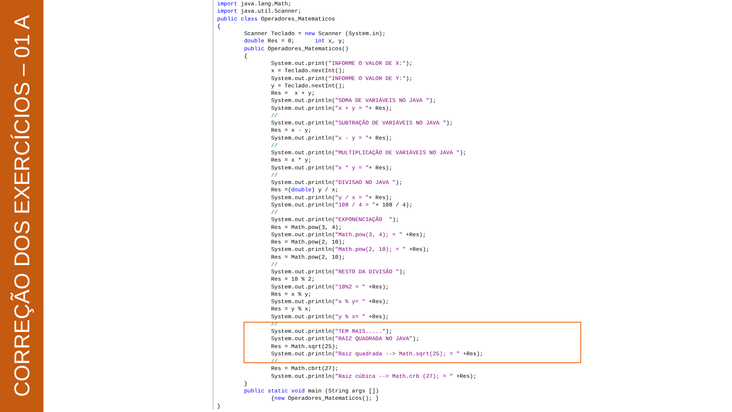CORREÇÃO DOS EXERCÍCIOS – 01 A
import java.lang.Math; import java.util.Scanner; public class Operadores_Matematicos { Scanner Teclado = new Scanner (System.in); double Res = 0; int x, y; public Operadores_Matematicos() { System.out.print("INFORME O VALOR DE X:"); x = Teclado.nextInt(); System.out.print("INFORME O VALOR DE Y:"); y = Teclado.nextInt(); Res = x + y; System.out.println("SOMA DE VARIÁVEIS NO JAVA "); System.out.println("x + y = "+ Res); // System.out.println("SUBTRAÇÃO DE VARIÁVEIS NO JAVA "); Res = x - y; System.out.println("x - y = "+ Res); // System.out.println("MULTIPLICAÇÃO DE VARIÁVEIS NO JAVA "); Res = x * y; System.out.println("x * y = "+ Res); // System.out.println("DIVISAO NO JAVA "); Res =(double) y / x; System.out.println("y / x = "+ Res); System.out.println("108 / 4 = "+ 108 / 4); // System.out.println("EXPONENCIAÇÃO "); Res = Math.pow(3, 4); System.out.println("Math.pow(3, 4); = " +Res); Res = Math.pow(2, 10); System.out.println("Math.pow(2, 10); = " +Res); Res = Math.pow(2, 10); // System.out.println("RESTO DA DIVISÃO "); Res = 10 % 2; System.out.println("10%2 = " +Res); Res = x % y; System.out.println("x % y= " +Res); Res = y % x; System.out.println("y % x= " +Res); // System.out.println("TEM MAIS....."); System.out.println("RAIZ QUADRADA NO JAVA"); Res = Math.sqrt(25); System.out.println("Raiz quadrada --> Math.sqrt(25); = " +Res); // Res = Math.cbrt(27); System.out.println("Raiz cúbica --> Math.crb (27); = " +Res); } public static void main (String args []) {new Operadores_Matematicos(); } }